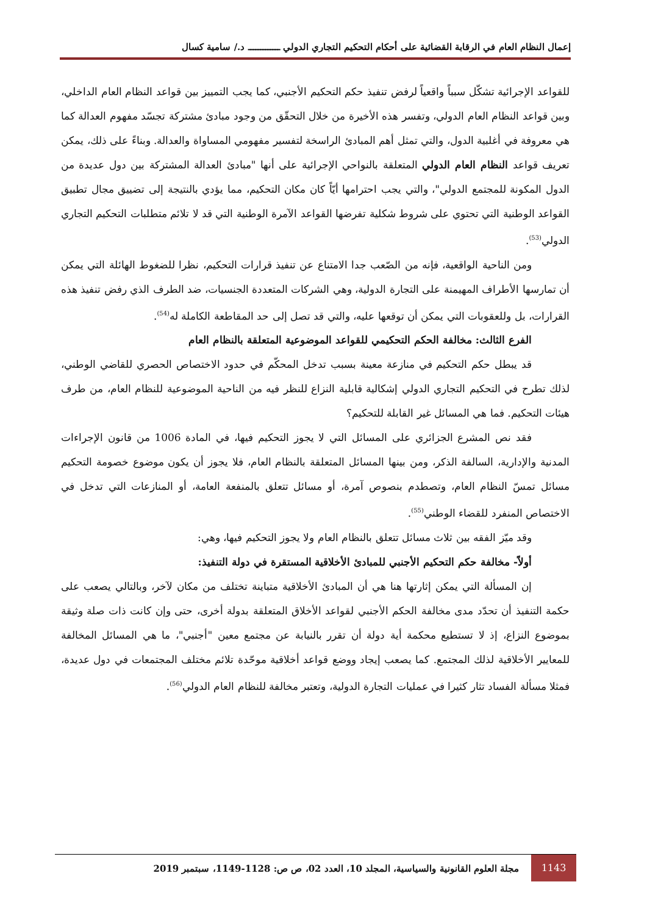إعمال النظام العام في الرقابة القضائية على أحكام التحكيم التجاري الدولي ـــــــــــــ د./ سامية كسال
للقواعد الإجرائية تشكّل سبباً واقعياً لرفض تنفيذ حكم التحكيم الأجنبي، كما يجب التمييز بين قواعد النظام العام الداخلي، وبين قواعد النظام العام الدولي، وتفسر هذه الأخيرة من خلال التحقّق من وجود مبادئ مشتركة تجسّد مفهوم العدالة كما هي معروفة في أغلبية الدول، والتي تمثل أهم المبادئ الراسخة لتفسير مفهومي المساواة والعدالة. وبناءً على ذلك، يمكن تعريف قواعد النظام العام الدولي المتعلقة بالنواحي الإجرائية على أنها "مبادئ العدالة المشتركة بين دول عديدة من الدول المكونة للمجتمع الدولي"، والتي يجب احترامها أيّاً كان مكان التحكيم، مما يؤدي بالنتيجة إلى تضييق مجال تطبيق القواعد الوطنية التي تحتوي على شروط شكلية تفرضها القواعد الآمرة الوطنية التي قد لا تلائم متطلبات التحكيم التجاري الدولي<sup>(53)</sup>.
ومن الناحية الواقعية، فإنه من الصّعب جدا الامتناع عن تنفيذ قرارات التحكيم، نظرا للضغوط الهائلة التي يمكن أن تمارسها الأطراف المهيمنة على التجارة الدولية، وهي الشركات المتعددة الجنسيات، ضد الطرف الذي رفض تنفيذ هذه القرارات، بل وللعقوبات التي يمكن أن توقعها عليه، والتي قد تصل إلى حد المقاطعة الكاملة له<sup>(54)</sup>.
الفرع الثالث: مخالفة الحكم التحكيمي للقواعد الموضوعية المتعلقة بالنظام العام
قد يبطل حكم التحكيم في منازعة معينة بسبب تدخل المحكّم في حدود الاختصاص الحصري للقاضي الوطني، لذلك تطرح في التحكيم التجاري الدولي إشكالية قابلية النزاع للنظر فيه من الناحية الموضوعية للنظام العام، من طرف هيئات التحكيم. فما هي المسائل غير القابلة للتحكيم؟
فقد نص المشرع الجزائري على المسائل التي لا يجوز التحكيم فيها، في المادة 1006 من قانون الإجراءات المدنية والإدارية، السالفة الذكر، ومن بينها المسائل المتعلقة بالنظام العام، فلا يجوز أن يكون موضوع خصومة التحكيم مسائل تمسّ النظام العام، وتصطدم بنصوص آمرة، أو مسائل تتعلق بالمنفعة العامة، أو المنازعات التي تدخل في الاختصاص المنفرد للقضاء الوطني<sup>(55)</sup>.
وقد ميّز الفقه بين ثلاث مسائل تتعلق بالنظام العام ولا يجوز التحكيم فيها، وهي:
أولاً- مخالفة حكم التحكيم الأجنبي للمبادئ الأخلاقية المستقرة في دولة التنفيذ:
إن المسألة التي يمكن إثارتها هنا هي أن المبادئ الأخلاقية متباينة تختلف من مكان لآخر، وبالتالي يصعب على حكمة التنفيذ أن تحدّد مدى مخالفة الحكم الأجنبي لقواعد الأخلاق المتعلقة بدولة أخرى، حتى وإن كانت ذات صلة وثيقة بموضوع النزاع، إذ لا تستطيع محكمة أية دولة أن تقرر بالنيابة عن مجتمع معين "أجنبي"، ما هي المسائل المخالفة للمعايير الأخلاقية لذلك المجتمع. كما يصعب إيجاد ووضع قواعد أخلاقية موحّدة تلائم مختلف المجتمعات في دول عديدة، فمثلا مسألة الفساد تثار كثيرا في عمليات التجارة الدولية، وتعتبر مخالفة للنظام العام الدولي<sup>(56)</sup>.
1143
مجلة العلوم القانونية والسياسية، المجلد 10، العدد 02، ص ص: 1128-1149، سبتمبر 2019